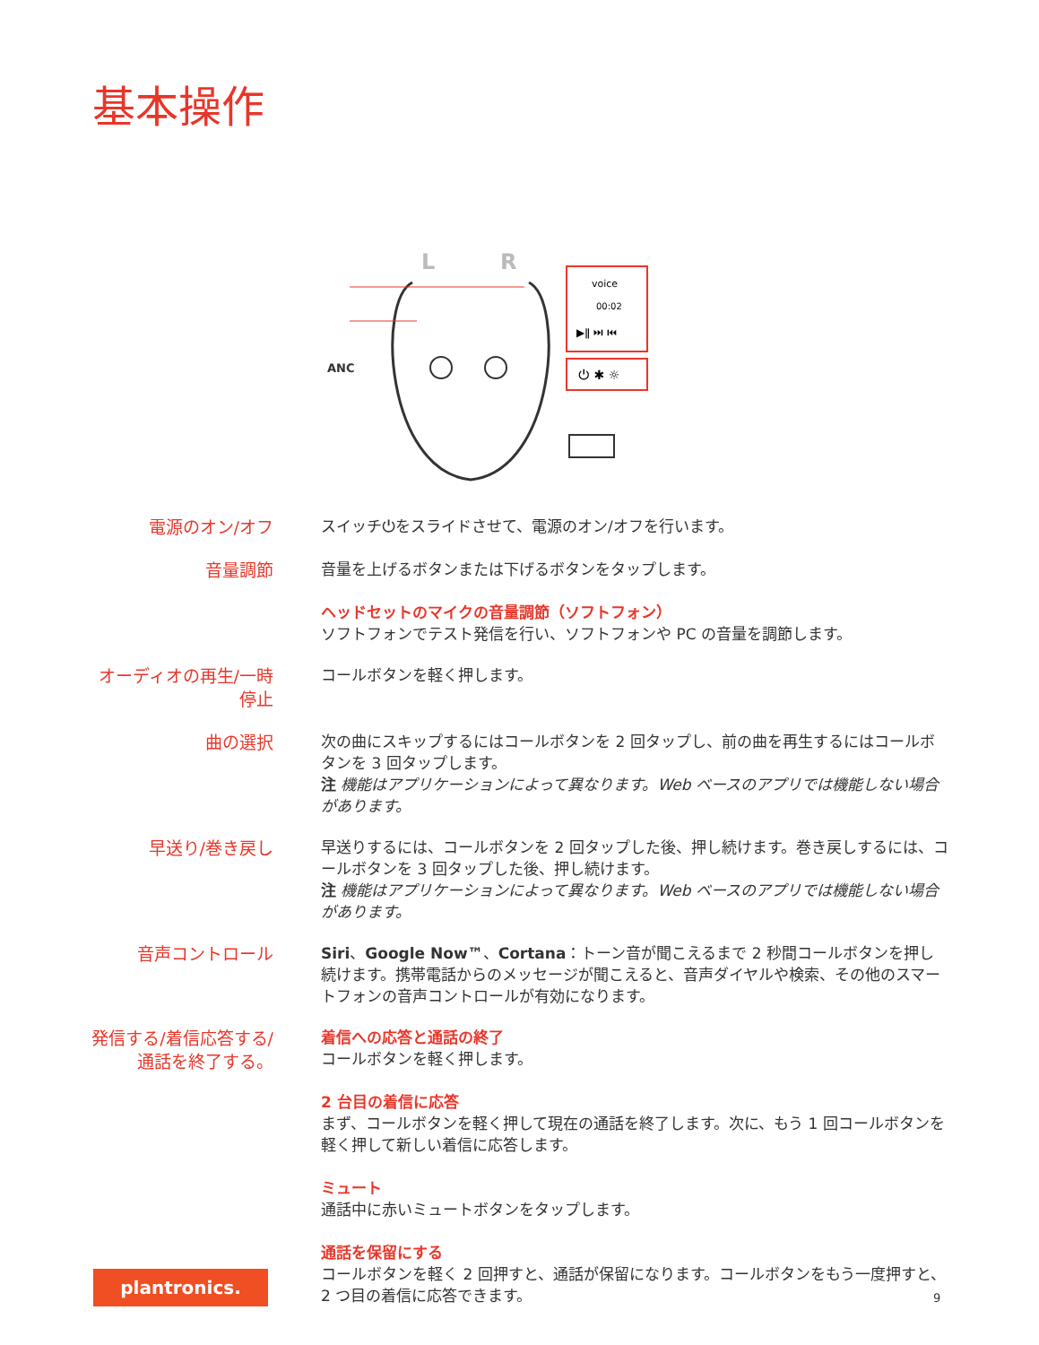基本操作
L
R
ANC
voice
00:02
▶ǁ ⏭ ⏮
⏻ ✱ ☼
電源のオン/オフ
スイッチ⏻をスライドさせて、電源のオン/オフを行います。
音量調節
音量を上げるボタンまたは下げるボタンをタップします。
ヘッドセットのマイクの音量調節（ソフトフォン）
ソフトフォンでテスト発信を行い、ソフトフォンや PC の音量を調節します。
オーディオの再生/一時停止
コールボタンを軽く押します。
曲の選択
次の曲にスキップするにはコールボタンを 2 回タップし、前の曲を再生するにはコールボタンを 3 回タップします。
注 機能はアプリケーションによって異なります。Web ベースのアプリでは機能しない場合があります。
早送り/巻き戻し
早送りするには、コールボタンを 2 回タップした後、押し続けます。巻き戻しするには、コールボタンを 3 回タップした後、押し続けます。
注 機能はアプリケーションによって異なります。Web ベースのアプリでは機能しない場合があります。
音声コントロール
Siri、Google Now™、Cortana：トーン音が聞こえるまで 2 秒間コールボタンを押し続けます。携帯電話からのメッセージが聞こえると、音声ダイヤルや検索、その他のスマートフォンの音声コントロールが有効になります。
発信する/着信応答する/通話を終了する。
着信への応答と通話の終了
コールボタンを軽く押します。
2 台目の着信に応答
まず、コールボタンを軽く押して現在の通話を終了します。次に、もう 1 回コールボタンを軽く押して新しい着信に応答します。
ミュート
通話中に赤いミュートボタンをタップします。
通話を保留にする
コールボタンを軽く 2 回押すと、通話が保留になります。コールボタンをもう一度押すと、2 つ目の着信に応答できます。
plantronics.
9